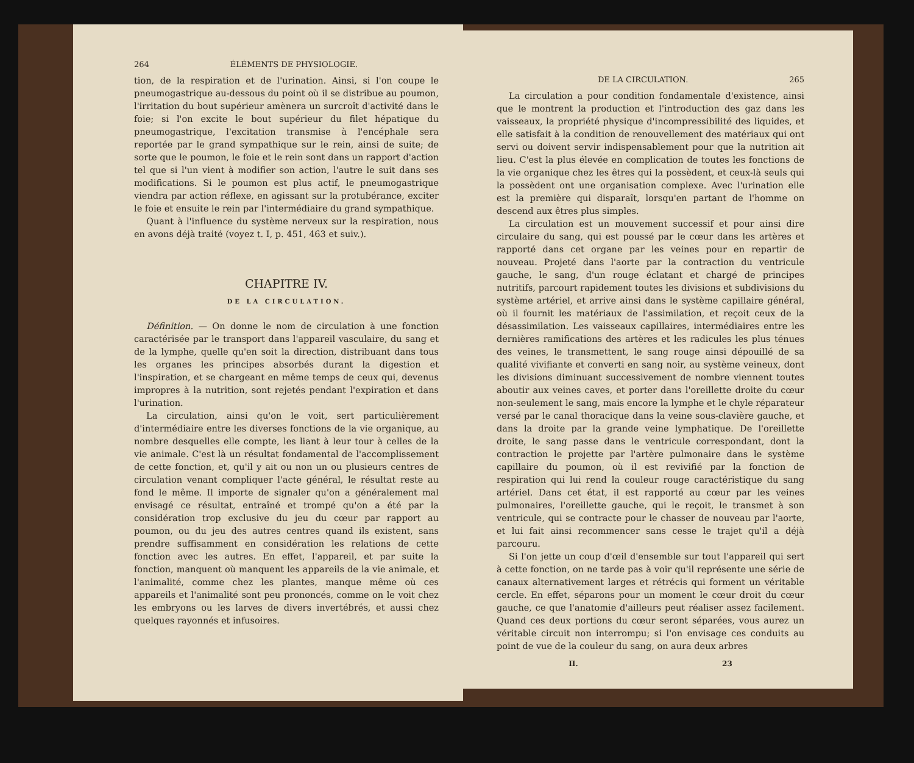264 ÉLÉMENTS DE PHYSIOLOGIE.
tion, de la respiration et de l'urination. Ainsi, si l'on coupe le pneumogastrique au-dessous du point où il se distribue au poumon, l'irritation du bout supérieur amènera un surcroît d'activité dans le foie; si l'on excite le bout supérieur du filet hépatique du pneumogastrique, l'excitation transmise à l'encéphale sera reportée par le grand sympathique sur le rein, ainsi de suite; de sorte que le poumon, le foie et le rein sont dans un rapport d'action tel que si l'un vient à modifier son action, l'autre le suit dans ses modifications. Si le poumon est plus actif, le pneumogastrique viendra par action réflexe, en agissant sur la protubérance, exciter le foie et ensuite le rein par l'intermédiaire du grand sympathique.
Quant à l'influence du système nerveux sur la respiration, nous en avons déjà traité (voyez t. I, p. 451, 463 et suiv.).
CHAPITRE IV.
DE LA CIRCULATION.
Définition. — On donne le nom de circulation à une fonction caractérisée par le transport dans l'appareil vasculaire, du sang et de la lymphe, quelle qu'en soit la direction, distribuant dans tous les organes les principes absorbés durant la digestion et l'inspiration, et se chargeant en même temps de ceux qui, devenus impropres à la nutrition, sont rejetés pendant l'expiration et dans l'urination.
La circulation, ainsi qu'on le voit, sert particulièrement d'intermédiaire entre les diverses fonctions de la vie organique, au nombre desquelles elle compte, les liant à leur tour à celles de la vie animale. C'est là un résultat fondamental de l'accomplissement de cette fonction, et, qu'il y ait ou non un ou plusieurs centres de circulation venant compliquer l'acte général, le résultat reste au fond le même. Il importe de signaler qu'on a généralement mal envisagé ce résultat, entraîné et trompé qu'on a été par la considération trop exclusive du jeu du cœur par rapport au poumon, ou du jeu des autres centres quand ils existent, sans prendre suffisamment en considération les relations de cette fonction avec les autres. En effet, l'appareil, et par suite la fonction, manquent où manquent les appareils de la vie animale, et l'animalité, comme chez les plantes, manque même où ces appareils et l'animalité sont peu prononcés, comme on le voit chez les embryons ou les larves de divers invertébrés, et aussi chez quelques rayonnés et infusoires.
DE LA CIRCULATION. 265
La circulation a pour condition fondamentale d'existence, ainsi que le montrent la production et l'introduction des gaz dans les vaisseaux, la propriété physique d'incompressibilité des liquides, et elle satisfait à la condition de renouvellement des matériaux qui ont servi ou doivent servir indispensablement pour que la nutrition ait lieu. C'est la plus élevée en complication de toutes les fonctions de la vie organique chez les êtres qui la possèdent, et ceux-là seuls qui la possèdent ont une organisation complexe. Avec l'urination elle est la première qui disparaît, lorsqu'en partant de l'homme on descend aux êtres plus simples.
La circulation est un mouvement successif et pour ainsi dire circulaire du sang, qui est poussé par le cœur dans les artères et rapporté dans cet organe par les veines pour en repartir de nouveau. Projeté dans l'aorte par la contraction du ventricule gauche, le sang, d'un rouge éclatant et chargé de principes nutritifs, parcourt rapidement toutes les divisions et subdivisions du système artériel, et arrive ainsi dans le système capillaire général, où il fournit les matériaux de l'assimilation, et reçoit ceux de la désassimilation. Les vaisseaux capillaires, intermédiaires entre les dernières ramifications des artères et les radicules les plus ténues des veines, le transmettent, le sang rouge ainsi dépouillé de sa qualité vivifiante et converti en sang noir, au système veineux, dont les divisions diminuant successivement de nombre viennent toutes aboutir aux veines caves, et porter dans l'oreillette droite du cœur non-seulement le sang, mais encore la lymphe et le chyle réparateur versé par le canal thoracique dans la veine sous-clavière gauche, et dans la droite par la grande veine lymphatique. De l'oreillette droite, le sang passe dans le ventricule correspondant, dont la contraction le projette par l'artère pulmonaire dans le système capillaire du poumon, où il est revivifié par la fonction de respiration qui lui rend la couleur rouge caractéristique du sang artériel. Dans cet état, il est rapporté au cœur par les veines pulmonaires, l'oreillette gauche, qui le reçoit, le transmet à son ventricule, qui se contracte pour le chasser de nouveau par l'aorte, et lui fait ainsi recommencer sans cesse le trajet qu'il a déjà parcouru.
Si l'on jette un coup d'œil d'ensemble sur tout l'appareil qui sert à cette fonction, on ne tarde pas à voir qu'il représente une série de canaux alternativement larges et rétrécis qui forment un véritable cercle. En effet, séparons pour un moment le cœur droit du cœur gauche, ce que l'anatomie d'ailleurs peut réaliser assez facilement. Quand ces deux portions du cœur seront séparées, vous aurez un véritable circuit non interrompu; si l'on envisage ces conduits au point de vue de la couleur du sang, on aura deux arbres
II. 23